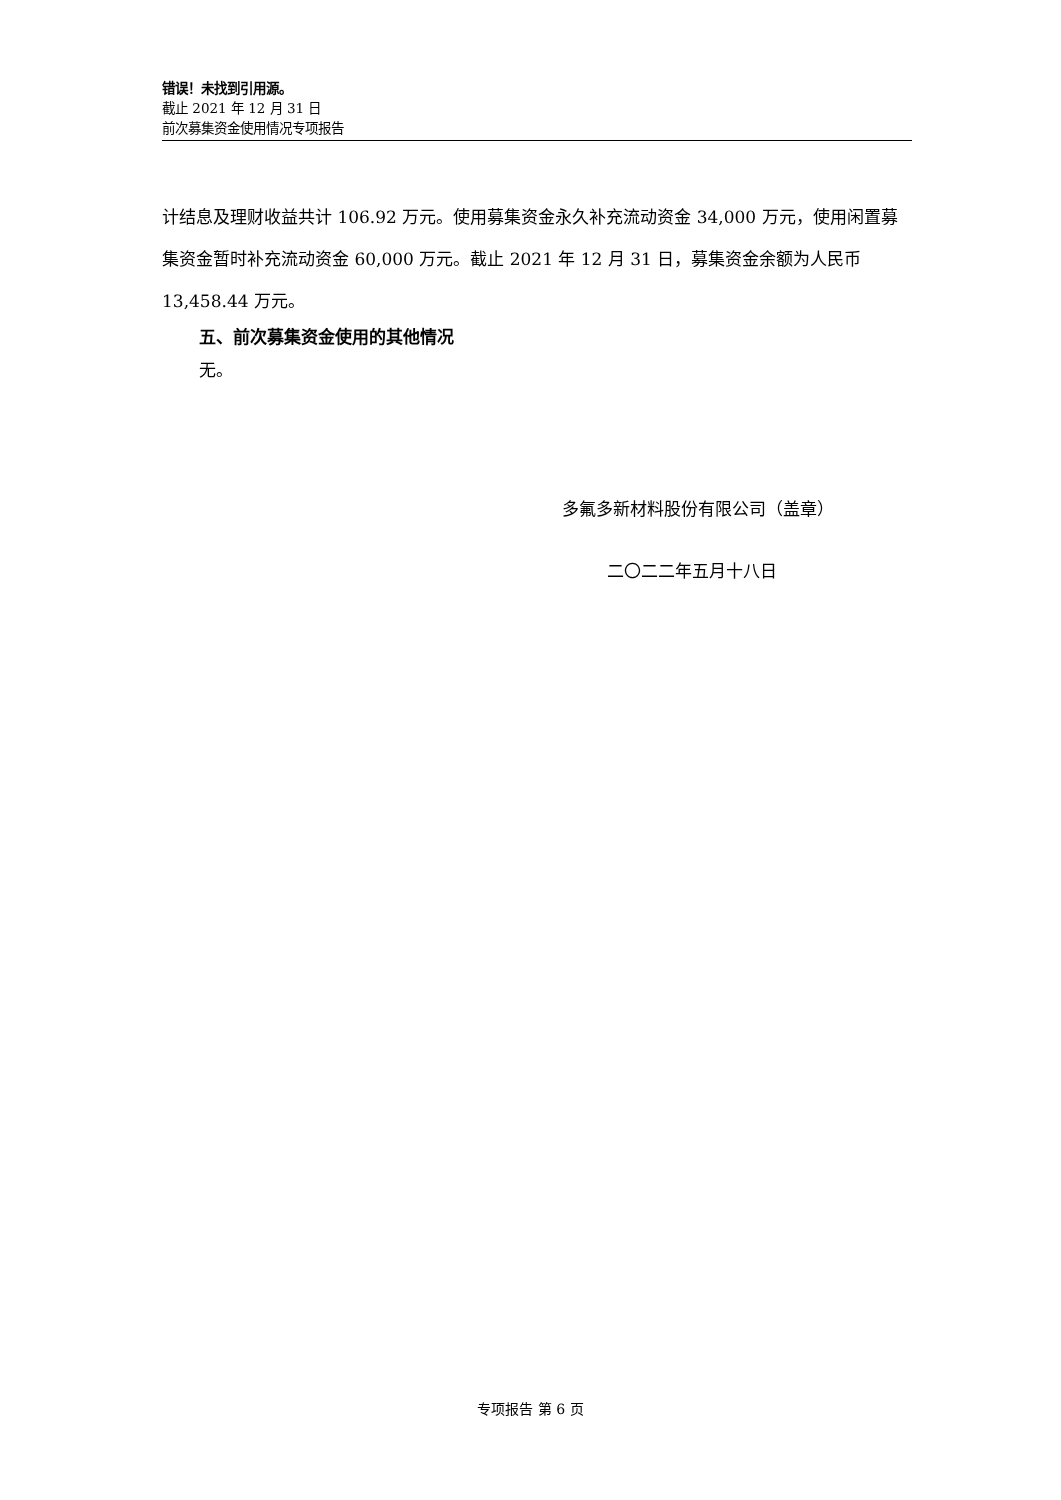错误！未找到引用源。
截止 2021 年 12 月 31 日
前次募集资金使用情况专项报告
计结息及理财收益共计 106.92 万元。使用募集资金永久补充流动资金 34,000 万元，使用闲置募集资金暂时补充流动资金 60,000 万元。截止 2021 年 12 月 31 日，募集资金余额为人民币 13,458.44 万元。
五、前次募集资金使用的其他情况
无。
多氟多新材料股份有限公司（盖章）
二〇二二年五月十八日
专项报告 第 6 页